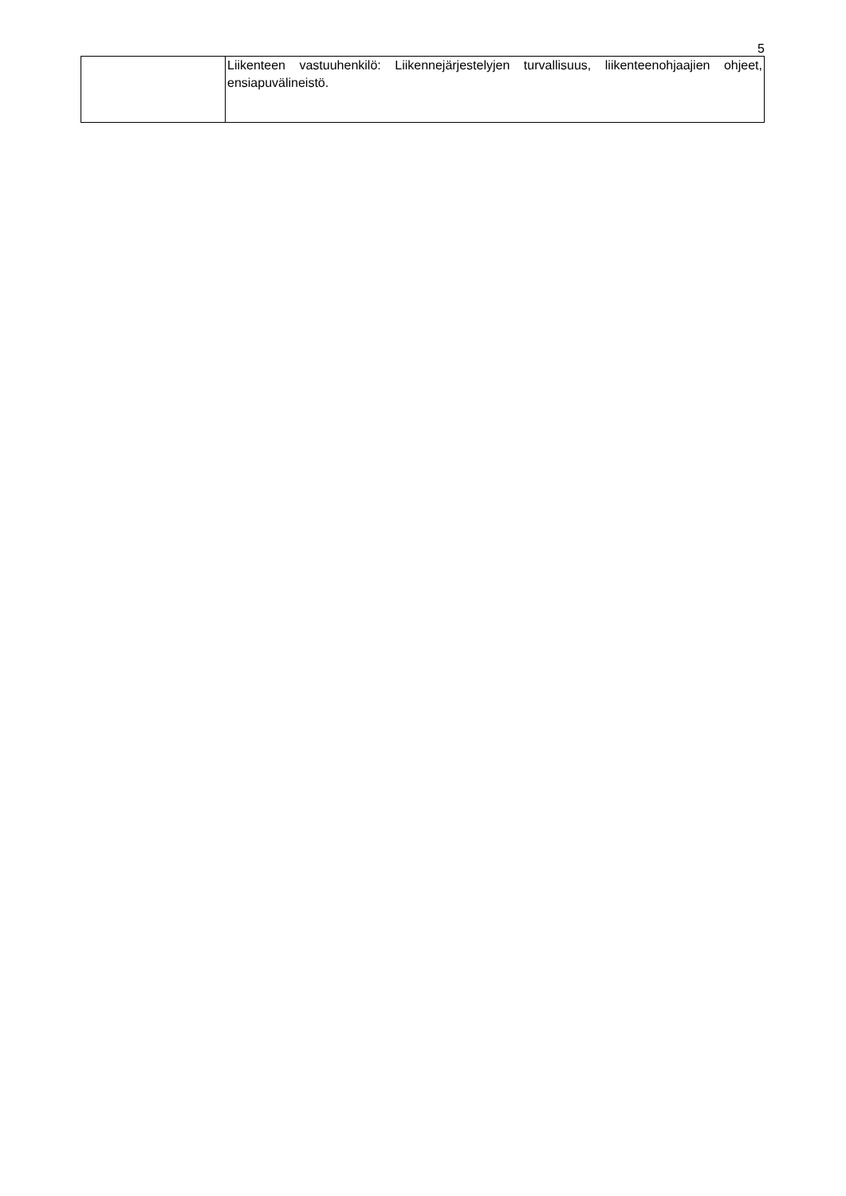5
| | Liikenteen vastuuhenkilö: Liikennejärjestelyjen turvallisuus, liikenteenohjaajien ohjeet, ensiapuvälineistö. |